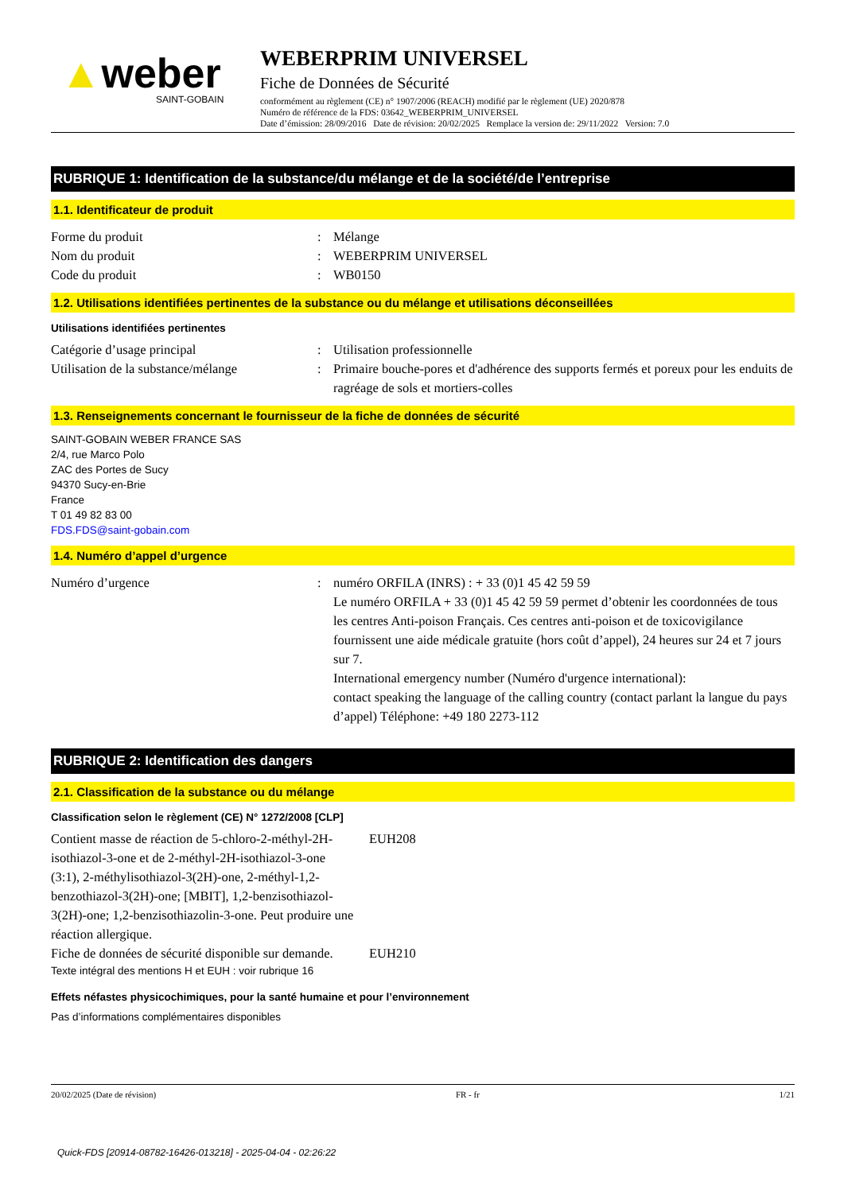▲weber
SAINT-GOBAIN
WEBERPRIM UNIVERSEL
Fiche de Données de Sécurité
conformément au règlement (CE) n° 1907/2006 (REACH) modifié par le règlement (UE) 2020/878
Numéro de référence de la FDS: 03642_WEBERPRIM_UNIVERSEL
Date d’émission: 28/09/2016 Date de révision: 20/02/2025 Remplace la version de: 29/11/2022 Version: 7.0
RUBRIQUE 1: Identification de la substance/du mélange et de la société/de l’entreprise
1.1. Identificateur de produit
Forme du produit : Mélange
Nom du produit : WEBERPRIM UNIVERSEL
Code du produit : WB0150
1.2. Utilisations identifiées pertinentes de la substance ou du mélange et utilisations déconseillées
Utilisations identifiées pertinentes
Catégorie d’usage principal : Utilisation professionnelle
Utilisation de la substance/mélange
: Primaire bouche-pores et d'adhérence des supports fermés et poreux pour les enduits de ragréage de sols et mortiers-colles
1.3. Renseignements concernant le fournisseur de la fiche de données de sécurité
SAINT-GOBAIN WEBER FRANCE SAS
2/4, rue Marco Polo
ZAC des Portes de Sucy
94370 Sucy-en-Brie
France
T 01 49 82 83 00
FDS.FDS@saint-gobain.com
1.4. Numéro d’appel d’urgence
Numéro d’urgence : numéro ORFILA (INRS) : + 33 (0)1 45 42 59 59
Le numéro ORFILA + 33 (0)1 45 42 59 59 permet d’obtenir les coordonnées de tous les centres Anti-poison Français. Ces centres anti-poison et de toxicovigilance fournissent une aide médicale gratuite (hors coût d’appel), 24 heures sur 24 et 7 jours sur 7.
International emergency number (Numéro d'urgence international):
contact speaking the language of the calling country (contact parlant la langue du pays d’appel) Téléphone: +49 180 2273-112
RUBRIQUE 2: Identification des dangers
2.1. Classification de la substance ou du mélange
Classification selon le règlement (CE) N° 1272/2008 [CLP]
Contient masse de réaction de 5-chloro-2-méthyl-2H-isothiazol-3-one et de 2-méthyl-2H-isothiazol-3-one (3:1), 2-méthylisothiazol-3(2H)-one, 2-méthyl-1,2-benzothiazol-3(2H)-one; [MBIT], 1,2-benzisothiazol-3(2H)-one; 1,2-benzisothiazolin-3-one. Peut produire une réaction allergique.
EUH208
Fiche de données de sécurité disponible sur demande.
EUH210
Texte intégral des mentions H et EUH : voir rubrique 16
Effets néfastes physicochimiques, pour la santé humaine et pour l’environnement
Pas d’informations complémentaires disponibles
20/02/2025 (Date de révision) FR - fr 1/21
Quick-FDS [20914-08782-16426-013218] - 2025-04-04 - 02:26:22